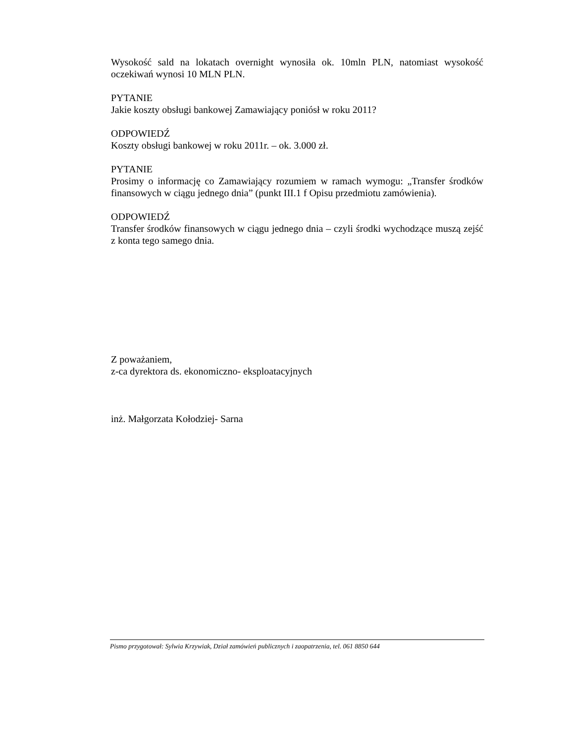Wysokość sald na lokatach overnight wynosiła ok. 10mln PLN, natomiast wysokość oczekiwań wynosi 10 MLN PLN.
PYTANIE
Jakie koszty obsługi bankowej Zamawiający poniósł w roku 2011?
ODPOWIEDŹ
Koszty obsługi bankowej w roku 2011r. – ok. 3.000 zł.
PYTANIE
Prosimy o informację co Zamawiający rozumiem w ramach wymogu: „Transfer środków finansowych w ciągu jednego dnia” (punkt III.1 f Opisu przedmiotu zamówienia).
ODPOWIEDŹ
Transfer środków finansowych w ciągu jednego dnia – czyli środki wychodzące muszą zejść z konta tego samego dnia.
Z poważaniem,
z-ca dyrektora ds. ekonomiczno- eksploatacyjnych
inż. Małgorzata Kołodziej- Sarna
Pismo przygotował: Sylwia Krzywiak, Dział zamówień publicznych i zaopatrzenia, tel. 061 8850 644